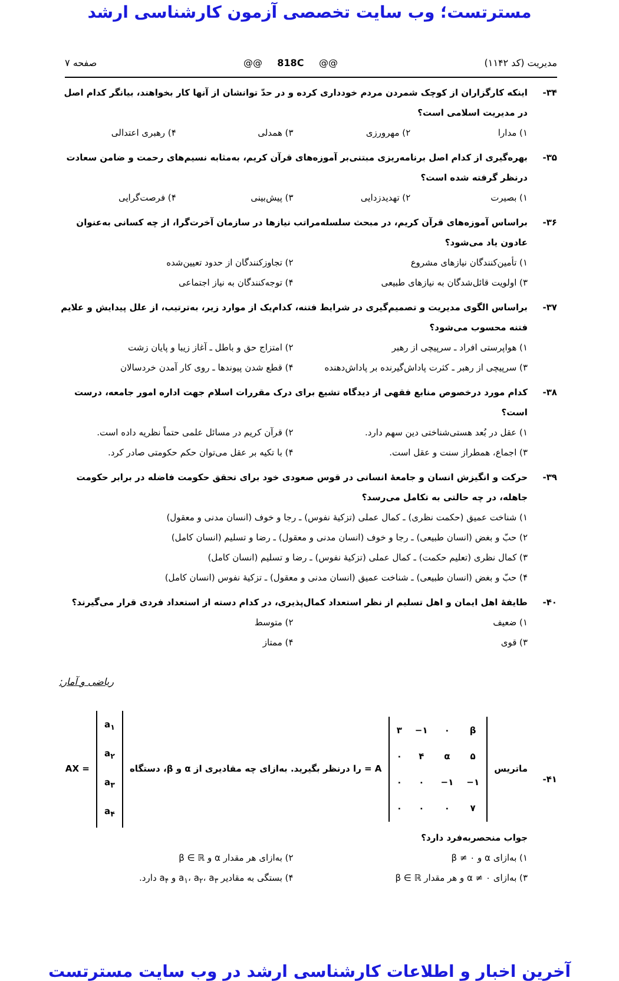مسترتست؛ وب سایت تخصصی آزمون کارشناسی ارشد
مدیریت (کد ۱۱۴۲) @@ 818C @@ صفحه ۷
۳۴- اینکه کارگزاران از کوچک شمردن مردم خودداری کرده و در حدّ توانشان از آنها کار بخواهند، بیانگر کدام اصل در مدیریت اسلامی است؟
۱) مدارا ۲) مهرورزی ۳) همدلی ۴) رهبری اعتدالی
۳۵- بهره‌گیری از کدام اصل برنامه‌ریزی مبتنی‌بر آموزه‌های قرآن کریم، به‌مثابه نسیم‌های رحمت و ضامن سعادت درنظر گرفته شده است؟
۱) بصیرت ۲) تهدیدزدایی ۳) پیش‌بینی ۴) فرصت‌گرایی
۳۶- براساس آموزه‌های قرآن کریم، در مبحث سلسله‌مراتب نیازها در سازمان آخرت‌گرا، از چه کسانی به‌عنوان عادون یاد می‌شود؟
۱) تأمین‌کنندگان نیازهای مشروع ۲) تجاوزکنندگان از حدود تعیین‌شده ۳) اولویت قائل‌شدگان به نیازهای طبیعی ۴) توجه‌کنندگان به نیاز اجتماعی
۳۷- براساس الگوی مدیریت و تصمیم‌گیری در شرایط فتنه، کدام‌یک از موارد زیر، به‌ترتیب، از علل پیدایش و علایم فتنه محسوب می‌شود؟
۱) هواپرستی افراد ـ سرپیچی از رهبر ۲) امتزاج حق و باطل ـ آغاز زیبا و پایان زشت ۳) سرپیچی از رهبر ـ کثرت پاداش‌گیرنده بر پاداش‌دهنده ۴) قطع شدن پیوندها ـ روی کار آمدن خردسالان
۳۸- کدام مورد درخصوص منابع فقهی از دیدگاه تشیع برای درک مقررات اسلام جهت اداره امور جامعه، درست است؟
۱) عقل در بُعد هستی‌شناختی دین سهم دارد. ۲) قرآن کریم در مسائل علمی حتماً نظریه داده است. ۳) اجماع، همطراز سنت و عقل است. ۴) با تکیه بر عقل می‌توان حکم حکومتی صادر کرد.
۳۹- حرکت و انگیزش انسان و جامعهٔ انسانی در قوس صعودی خود برای تحقق حکومت فاضله در برابر حکومت جاهله، در چه حالتی به تکامل می‌رسد؟
۱) شناخت عمیق (حکمت نظری) ـ کمال عملی (تزکیهٔ نفوس) ـ رجا و خوف (انسان مدنی و معقول)
۲) حبّ و بغض (انسان طبیعی) ـ رجا و خوف (انسان مدنی و معقول) ـ رضا و تسلیم (انسان کامل)
۳) کمال نظری (تعلیم حکمت) ـ کمال عملی (تزکیهٔ نفوس) ـ رضا و تسلیم (انسان کامل)
۴) حبّ و بغض (انسان طبیعی) ـ شناخت عمیق (انسان مدنی و معقول) ـ تزکیهٔ نفوس (انسان کامل)
۴۰- طایفهٔ اهل ایمان و اهل تسلیم از نظر استعداد کمال‌پذیری، در کدام دسته از استعداد فردی قرار می‌گیرند؟
۱) ضعیف ۲) متوسط ۳) قوی ۴) ممتاز
ریاضی و آمار:
۴۱- ماتریس
| ۳ | −۱ | ۰ | β |
| ۰ | ۴ | α | ۵ |
| ۰ | ۰ | −۱ | −۱ |
| ۰ | ۰ | ۰ | ۷ |
= A را درنظر بگیرید. به‌ازای چه مقادیری از α و β، دستگاه
| a<sub>۱</sub> |
| a<sub>۲</sub> |
| a<sub>۳</sub> |
| a<sub>۴</sub> |
AX = جواب منحصربه‌فرد دارد؟
۱) به‌ازای α و β ≠ ۰ ۲) به‌ازای هر مقدار α و β ∈ ℝ ۳) به‌ازای α ≠ ۰ و هر مقدار β ∈ ℝ ۴) بستگی به مقادیر a<sub>۱</sub>، a<sub>۲</sub>، a<sub>۳</sub> و a<sub>۴</sub> دارد.
آخرین اخبار و اطلاعات کارشناسی ارشد در وب سایت مسترتست